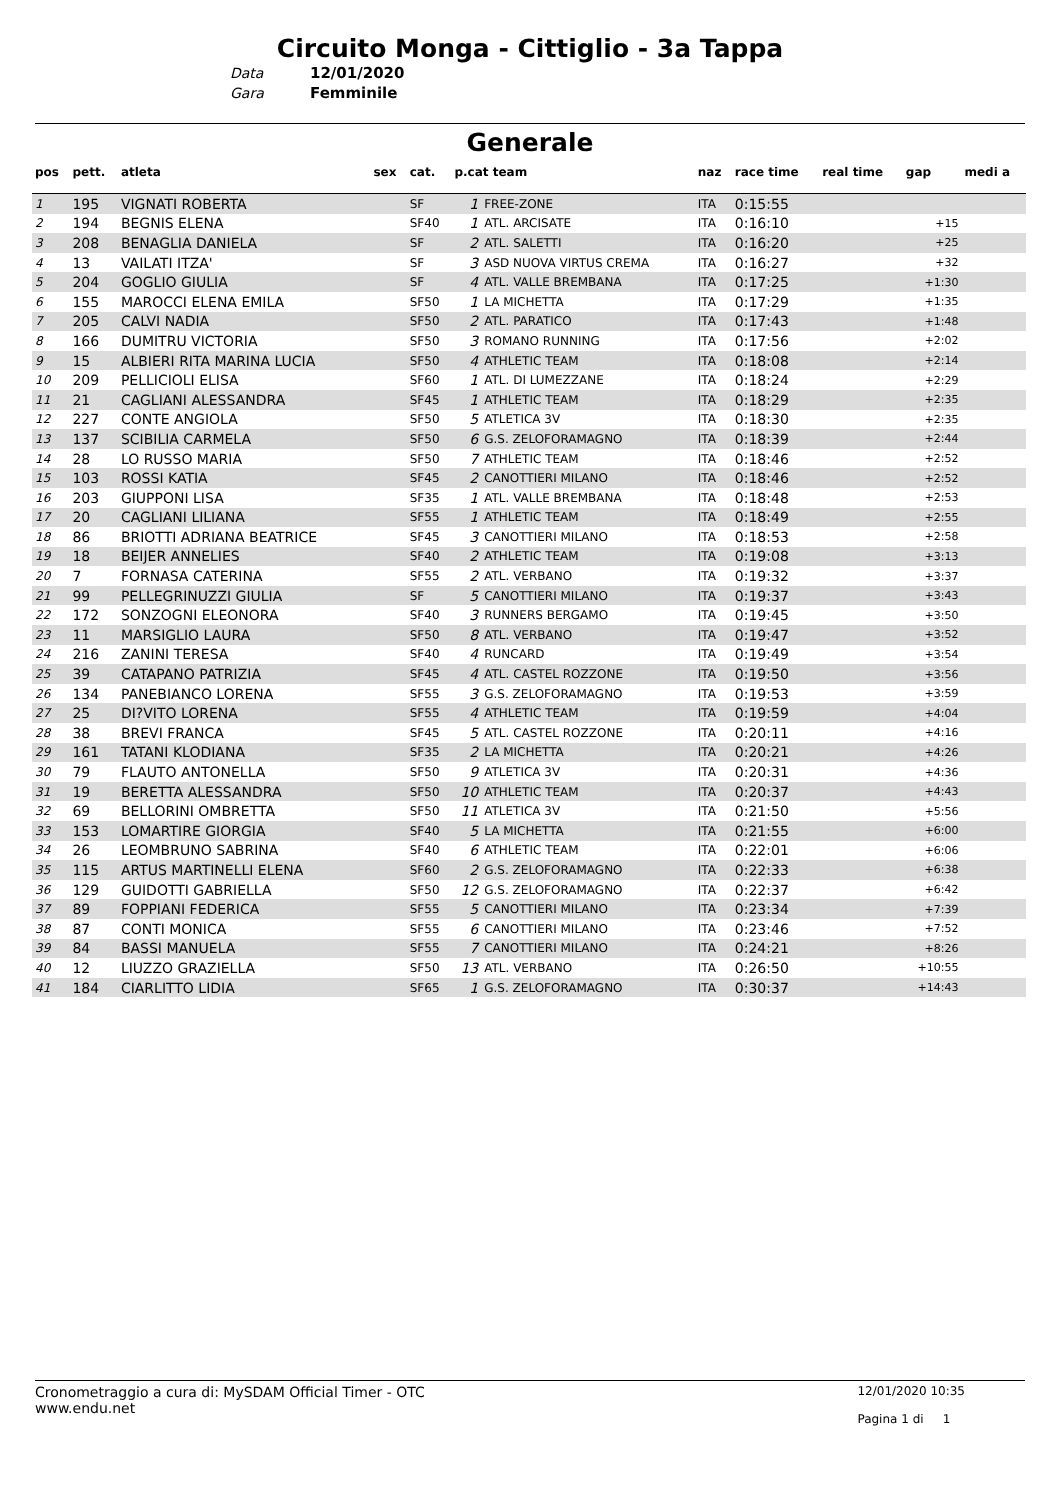Circuito Monga - Cittiglio - 3a Tappa
Data 12/01/2020
Gara Femminile
Generale
| pos | pett. | atleta | sex | cat. | p.cat team | | naz | race time | real time | gap | medi a |
| --- | --- | --- | --- | --- | --- | --- | --- | --- | --- | --- | --- |
| 1 | 195 | VIGNATI ROBERTA | | SF | 1 | FREE-ZONE | ITA | 0:15:55 | | | |
| 2 | 194 | BEGNIS ELENA | | SF40 | 1 | ATL. ARCISATE | ITA | 0:16:10 | | +15 | |
| 3 | 208 | BENAGLIA DANIELA | | SF | 2 | ATL. SALETTI | ITA | 0:16:20 | | +25 | |
| 4 | 13 | VAILATI ITZA' | | SF | 3 | ASD NUOVA VIRTUS CREMA | ITA | 0:16:27 | | +32 | |
| 5 | 204 | GOGLIO GIULIA | | SF | 4 | ATL. VALLE BREMBANA | ITA | 0:17:25 | | +1:30 | |
| 6 | 155 | MAROCCI ELENA EMILA | | SF50 | 1 | LA MICHETTA | ITA | 0:17:29 | | +1:35 | |
| 7 | 205 | CALVI NADIA | | SF50 | 2 | ATL. PARATICO | ITA | 0:17:43 | | +1:48 | |
| 8 | 166 | DUMITRU VICTORIA | | SF50 | 3 | ROMANO RUNNING | ITA | 0:17:56 | | +2:02 | |
| 9 | 15 | ALBIERI RITA MARINA LUCIA | | SF50 | 4 | ATHLETIC TEAM | ITA | 0:18:08 | | +2:14 | |
| 10 | 209 | PELLICIOLI ELISA | | SF60 | 1 | ATL. DI LUMEZZANE | ITA | 0:18:24 | | +2:29 | |
| 11 | 21 | CAGLIANI ALESSANDRA | | SF45 | 1 | ATHLETIC TEAM | ITA | 0:18:29 | | +2:35 | |
| 12 | 227 | CONTE ANGIOLA | | SF50 | 5 | ATLETICA 3V | ITA | 0:18:30 | | +2:35 | |
| 13 | 137 | SCIBILIA CARMELA | | SF50 | 6 | G.S. ZELOFORAMAGNO | ITA | 0:18:39 | | +2:44 | |
| 14 | 28 | LO RUSSO MARIA | | SF50 | 7 | ATHLETIC TEAM | ITA | 0:18:46 | | +2:52 | |
| 15 | 103 | ROSSI KATIA | | SF45 | 2 | CANOTTIERI MILANO | ITA | 0:18:46 | | +2:52 | |
| 16 | 203 | GIUPPONI LISA | | SF35 | 1 | ATL. VALLE BREMBANA | ITA | 0:18:48 | | +2:53 | |
| 17 | 20 | CAGLIANI LILIANA | | SF55 | 1 | ATHLETIC TEAM | ITA | 0:18:49 | | +2:55 | |
| 18 | 86 | BRIOTTI ADRIANA BEATRICE | | SF45 | 3 | CANOTTIERI MILANO | ITA | 0:18:53 | | +2:58 | |
| 19 | 18 | BEIJER ANNELIES | | SF40 | 2 | ATHLETIC TEAM | ITA | 0:19:08 | | +3:13 | |
| 20 | 7 | FORNASA CATERINA | | SF55 | 2 | ATL. VERBANO | ITA | 0:19:32 | | +3:37 | |
| 21 | 99 | PELLEGRINUZZI GIULIA | | SF | 5 | CANOTTIERI MILANO | ITA | 0:19:37 | | +3:43 | |
| 22 | 172 | SONZOGNI ELEONORA | | SF40 | 3 | RUNNERS BERGAMO | ITA | 0:19:45 | | +3:50 | |
| 23 | 11 | MARSIGLIO LAURA | | SF50 | 8 | ATL. VERBANO | ITA | 0:19:47 | | +3:52 | |
| 24 | 216 | ZANINI TERESA | | SF40 | 4 | RUNCARD | ITA | 0:19:49 | | +3:54 | |
| 25 | 39 | CATAPANO PATRIZIA | | SF45 | 4 | ATL. CASTEL ROZZONE | ITA | 0:19:50 | | +3:56 | |
| 26 | 134 | PANEBIANCO LORENA | | SF55 | 3 | G.S. ZELOFORAMAGNO | ITA | 0:19:53 | | +3:59 | |
| 27 | 25 | DI?VITO LORENA | | SF55 | 4 | ATHLETIC TEAM | ITA | 0:19:59 | | +4:04 | |
| 28 | 38 | BREVI FRANCA | | SF45 | 5 | ATL. CASTEL ROZZONE | ITA | 0:20:11 | | +4:16 | |
| 29 | 161 | TATANI KLODIANA | | SF35 | 2 | LA MICHETTA | ITA | 0:20:21 | | +4:26 | |
| 30 | 79 | FLAUTO ANTONELLA | | SF50 | 9 | ATLETICA 3V | ITA | 0:20:31 | | +4:36 | |
| 31 | 19 | BERETTA ALESSANDRA | | SF50 | 10 | ATHLETIC TEAM | ITA | 0:20:37 | | +4:43 | |
| 32 | 69 | BELLORINI OMBRETTA | | SF50 | 11 | ATLETICA 3V | ITA | 0:21:50 | | +5:56 | |
| 33 | 153 | LOMARTIRE GIORGIA | | SF40 | 5 | LA MICHETTA | ITA | 0:21:55 | | +6:00 | |
| 34 | 26 | LEOMBRUNO SABRINA | | SF40 | 6 | ATHLETIC TEAM | ITA | 0:22:01 | | +6:06 | |
| 35 | 115 | ARTUS MARTINELLI ELENA | | SF60 | 2 | G.S. ZELOFORAMAGNO | ITA | 0:22:33 | | +6:38 | |
| 36 | 129 | GUIDOTTI GABRIELLA | | SF50 | 12 | G.S. ZELOFORAMAGNO | ITA | 0:22:37 | | +6:42 | |
| 37 | 89 | FOPPIANI FEDERICA | | SF55 | 5 | CANOTTIERI MILANO | ITA | 0:23:34 | | +7:39 | |
| 38 | 87 | CONTI MONICA | | SF55 | 6 | CANOTTIERI MILANO | ITA | 0:23:46 | | +7:52 | |
| 39 | 84 | BASSI MANUELA | | SF55 | 7 | CANOTTIERI MILANO | ITA | 0:24:21 | | +8:26 | |
| 40 | 12 | LIUZZO GRAZIELLA | | SF50 | 13 | ATL. VERBANO | ITA | 0:26:50 | | +10:55 | |
| 41 | 184 | CIARLITTO LIDIA | | SF65 | 1 | G.S. ZELOFORAMAGNO | ITA | 0:30:37 | | +14:43 | |
Cronometraggio a cura di: MySDAM Official Timer - OTC
www.endu.net
12/01/2020 10:35
Pagina 1 di 1